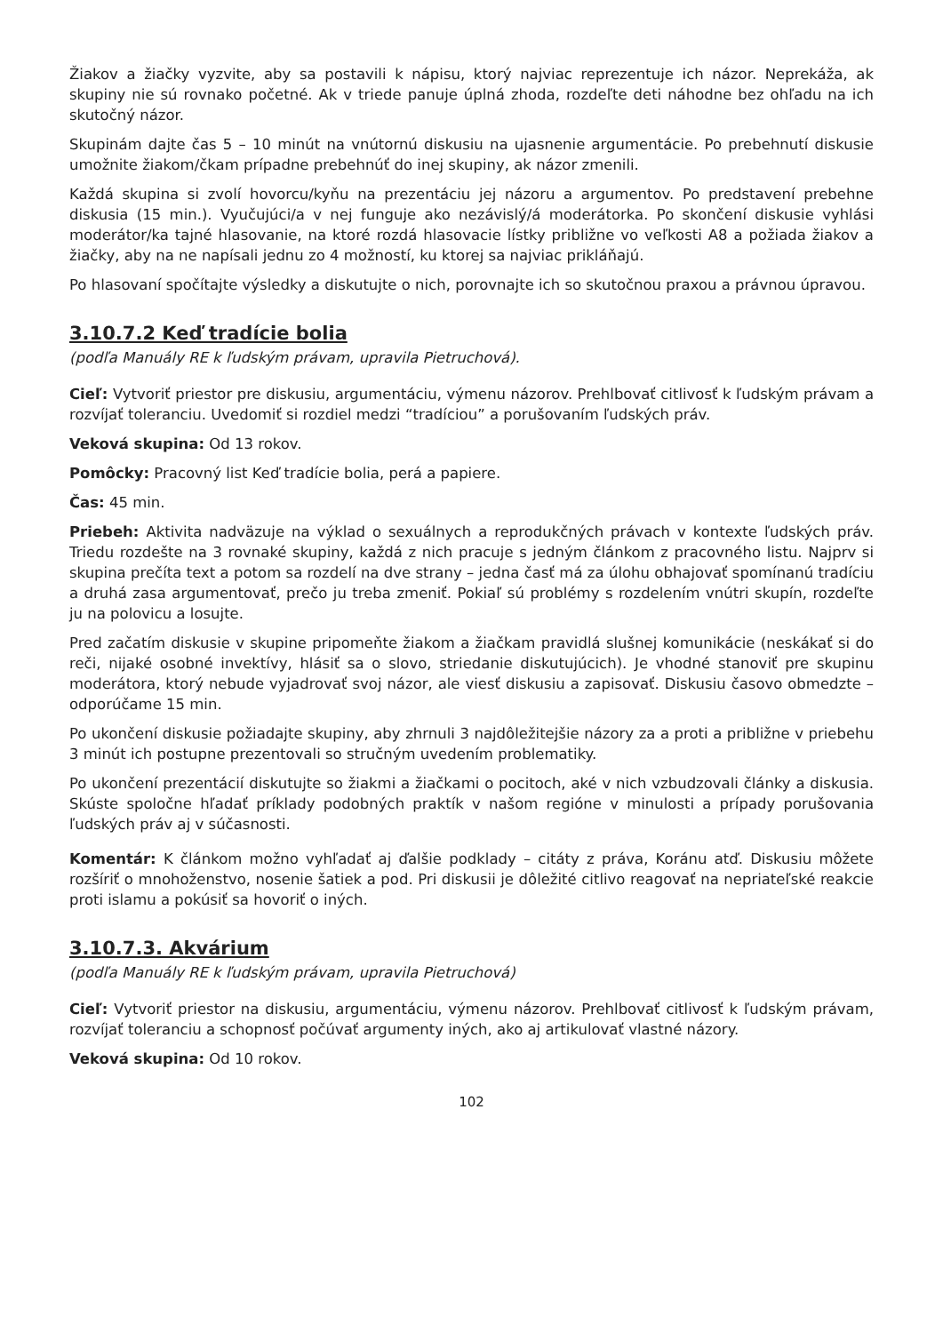Žiakov a žiačky vyzvite, aby sa postavili k nápisu, ktorý najviac reprezentuje ich názor. Neprekáža, ak skupiny nie sú rovnako početné. Ak v triede panuje úplná zhoda, rozdeľte deti náhodne bez ohľadu na ich skutočný názor.
Skupinám dajte čas 5 – 10 minút na vnútornú diskusiu na ujasnenie argumentácie. Po prebehnutí diskusie umožnite žiakom/čkam prípadne prebehnúť do inej skupiny, ak názor zmenili.
Každá skupina si zvolí hovorcu/kyňu na prezentáciu jej názoru a argumentov. Po predstavení prebehne diskusia (15 min.). Vyučujúci/a v nej funguje ako nezávislý/á moderátorka. Po skončení diskusie vyhlási moderátor/ka tajné hlasovanie, na ktoré rozdá hlasovacie lístky približne vo veľkosti A8 a požiada žiakov a žiačky, aby na ne napísali jednu zo 4 možností, ku ktorej sa najviac prikláňajú.
Po hlasovaní spočítajte výsledky a diskutujte o nich, porovnajte ich so skutočnou praxou a právnou úpravou.
3.10.7.2 Keď tradície bolia
(podľa Manuály RE k ľudským právam, upravila Pietruchová).
Cieľ: Vytvoriť priestor pre diskusiu, argumentáciu, výmenu názorov. Prehlbovať citlivosť k ľudským právam a rozvíjať toleranciu. Uvedomiť si rozdiel medzi “tradíciou” a porušovaním ľudských práv.
Veková skupina: Od 13 rokov.
Pomôcky: Pracovný list Keď tradície bolia, perá a papiere.
Čas: 45 min.
Priebeh: Aktivita nadväzuje na výklad o sexuálnych a reprodukčných právach v kontexte ľudských práv. Triedu rozdešte na 3 rovnaké skupiny, každá z nich pracuje s jedným článkom z pracovného listu. Najprv si skupina prečíta text a potom sa rozdelí na dve strany – jedna časť má za úlohu obhajovať spomínanú tradíciu a druhá zasa argumentovať, prečo ju treba zmeniť. Pokiaľ sú problémy s rozdelením vnútri skupín, rozdeľte ju na polovicu a losujte.
Pred začatím diskusie v skupine pripomeňte žiakom a žiačkam pravidlá slušnej komunikácie (neskákať si do reči, nijaké osobné invektívy, hlásiť sa o slovo, striedanie diskutujúcich). Je vhodné stanoviť pre skupinu moderátora, ktorý nebude vyjadrovať svoj názor, ale viesť diskusiu a zapisovať. Diskusiu časovo obmedzte – odporúčame 15 min.
Po ukončení diskusie požiadajte skupiny, aby zhrnuli 3 najdôležitejšie názory za a proti a približne v priebehu 3 minút ich postupne prezentovali so stručným uvedením problematiky.
Po ukončení prezentácií diskutujte so žiakmi a žiačkami o pocitoch, aké v nich vzbudzovali články a diskusia. Skúste spoločne hľadať príklady podobných praktík v našom regióne v minulosti a prípady porušovania ľudských práv aj v súčasnosti.
Komentár: K článkom možno vyhľadať aj ďalšie podklady – citáty z práva, Koránu atď. Diskusiu môžete rozšíriť o mnohoženstvo, nosenie šatiek a pod. Pri diskusii je dôležité citlivo reagovať na nepriateľské reakcie proti islamu a pokúsiť sa hovoriť o iných.
3.10.7.3. Akvárium
(podľa Manuály RE k ľudským právam, upravila Pietruchová)
Cieľ: Vytvoriť priestor na diskusiu, argumentáciu, výmenu názorov. Prehlbovať citlivosť k ľudským právam, rozvíjať toleranciu a schopnosť počúvať argumenty iných, ako aj artikulovať vlastné názory.
Veková skupina: Od 10 rokov.
102